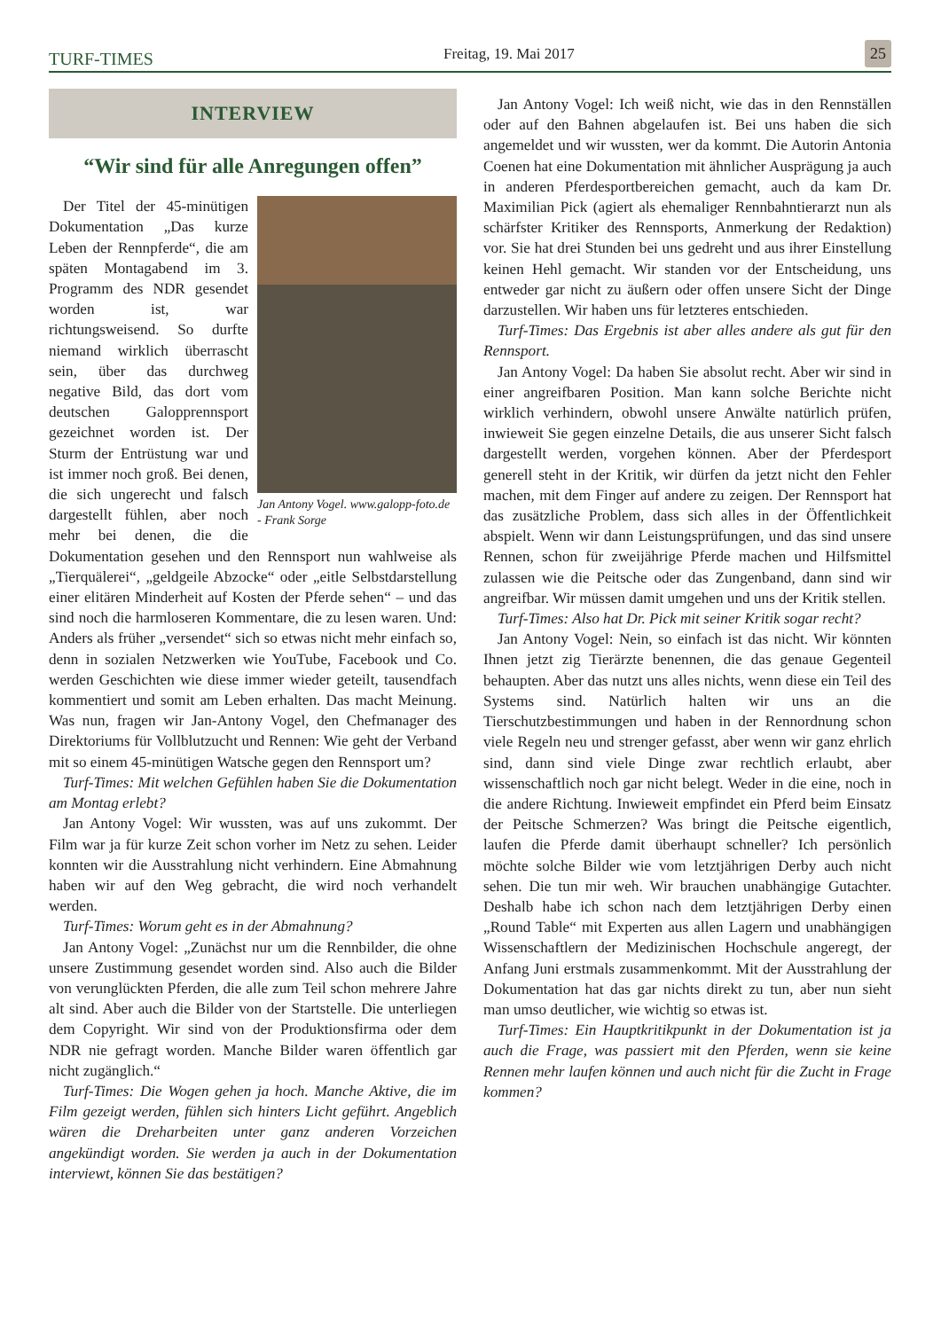TURF-TIMES
Freitag, 19. Mai 2017
25
INTERVIEW
“Wir sind für alle Anregungen offen”
Jan Antony Vogel. www.galopp-foto.de - Frank Sorge
Der Titel der 45-minütigen Dokumentation „Das kurze Leben der Rennpferde“, die am späten Montagabend im 3. Programm des NDR gesendet worden ist, war richtungsweisend. So durfte niemand wirklich überrascht sein, über das durchweg negative Bild, das dort vom deutschen Galopprennsport gezeichnet worden ist. Der Sturm der Entrüstung war und ist immer noch groß. Bei denen, die sich ungerecht und falsch dargestellt fühlen, aber noch mehr bei denen, die die Dokumentation gesehen und den Rennsport nun wahlweise als „Tierquälerei“, „geldgeile Abzocke“ oder „eitle Selbstdarstellung einer elitären Minderheit auf Kosten der Pferde sehen“ – und das sind noch die harmloseren Kommentare, die zu lesen waren. Und: Anders als früher „versendet“ sich so etwas nicht mehr einfach so, denn in sozialen Netzwerken wie YouTube, Facebook und Co. werden Geschichten wie diese immer wieder geteilt, tausendfach kommentiert und somit am Leben erhalten. Das macht Meinung. Was nun, fragen wir Jan-Antony Vogel, den Chefmanager des Direktoriums für Vollblutzucht und Rennen: Wie geht der Verband mit so einem 45-minütigen Watsche gegen den Rennsport um?
Turf-Times: Mit welchen Gefühlen haben Sie die Dokumentation am Montag erlebt?
Jan Antony Vogel: Wir wussten, was auf uns zukommt. Der Film war ja für kurze Zeit schon vorher im Netz zu sehen. Leider konnten wir die Ausstrahlung nicht verhindern. Eine Abmahnung haben wir auf den Weg gebracht, die wird noch verhandelt werden.
Turf-Times: Worum geht es in der Abmahnung?
Jan Antony Vogel: „Zunächst nur um die Rennbilder, die ohne unsere Zustimmung gesendet worden sind. Also auch die Bilder von verunglückten Pferden, die alle zum Teil schon mehrere Jahre alt sind. Aber auch die Bilder von der Startstelle. Die unterliegen dem Copyright. Wir sind von der Produktionsfirma oder dem NDR nie gefragt worden. Manche Bilder waren öffentlich gar nicht zugänglich.“
Turf-Times: Die Wogen gehen ja hoch. Manche Aktive, die im Film gezeigt werden, fühlen sich hinters Licht geführt. Angeblich wären die Dreharbeiten unter ganz anderen Vorzeichen angekündigt worden. Sie werden ja auch in der Dokumentation interviewt, können Sie das bestätigen?
Jan Antony Vogel: Ich weiß nicht, wie das in den Rennställen oder auf den Bahnen abgelaufen ist. Bei uns haben die sich angemeldet und wir wussten, wer da kommt. Die Autorin Antonia Coenen hat eine Dokumentation mit ähnlicher Ausprägung ja auch in anderen Pferdesportbereichen gemacht, auch da kam Dr. Maximilian Pick (agiert als ehemaliger Rennbahntierarzt nun als schärfster Kritiker des Rennsports, Anmerkung der Redaktion) vor. Sie hat drei Stunden bei uns gedreht und aus ihrer Einstellung keinen Hehl gemacht. Wir standen vor der Entscheidung, uns entweder gar nicht zu äußern oder offen unsere Sicht der Dinge darzustellen. Wir haben uns für letzteres entschieden.
Turf-Times: Das Ergebnis ist aber alles andere als gut für den Rennsport.
Jan Antony Vogel: Da haben Sie absolut recht. Aber wir sind in einer angreifbaren Position. Man kann solche Berichte nicht wirklich verhindern, obwohl unsere Anwälte natürlich prüfen, inwieweit Sie gegen einzelne Details, die aus unserer Sicht falsch dargestellt werden, vorgehen können. Aber der Pferdesport generell steht in der Kritik, wir dürfen da jetzt nicht den Fehler machen, mit dem Finger auf andere zu zeigen. Der Rennsport hat das zusätzliche Problem, dass sich alles in der Öffentlichkeit abspielt. Wenn wir dann Leistungsprüfungen, und das sind unsere Rennen, schon für zweijährige Pferde machen und Hilfsmittel zulassen wie die Peitsche oder das Zungenband, dann sind wir angreifbar. Wir müssen damit umgehen und uns der Kritik stellen.
Turf-Times: Also hat Dr. Pick mit seiner Kritik sogar recht?
Jan Antony Vogel: Nein, so einfach ist das nicht. Wir könnten Ihnen jetzt zig Tierärzte benennen, die das genaue Gegenteil behaupten. Aber das nutzt uns alles nichts, wenn diese ein Teil des Systems sind. Natürlich halten wir uns an die Tierschutzbestimmungen und haben in der Rennordnung schon viele Regeln neu und strenger gefasst, aber wenn wir ganz ehrlich sind, dann sind viele Dinge zwar rechtlich erlaubt, aber wissenschaftlich noch gar nicht belegt. Weder in die eine, noch in die andere Richtung. Inwieweit empfindet ein Pferd beim Einsatz der Peitsche Schmerzen? Was bringt die Peitsche eigentlich, laufen die Pferde damit überhaupt schneller? Ich persönlich möchte solche Bilder wie vom letztjährigen Derby auch nicht sehen. Die tun mir weh. Wir brauchen unabhängige Gutachter. Deshalb habe ich schon nach dem letztjährigen Derby einen „Round Table“ mit Experten aus allen Lagern und unabhängigen Wissenschaftlern der Medizinischen Hochschule angeregt, der Anfang Juni erstmals zusammenkommt. Mit der Ausstrahlung der Dokumentation hat das gar nichts direkt zu tun, aber nun sieht man umso deutlicher, wie wichtig so etwas ist.
Turf-Times: Ein Hauptkritikpunkt in der Dokumentation ist ja auch die Frage, was passiert mit den Pferden, wenn sie keine Rennen mehr laufen können und auch nicht für die Zucht in Frage kommen?